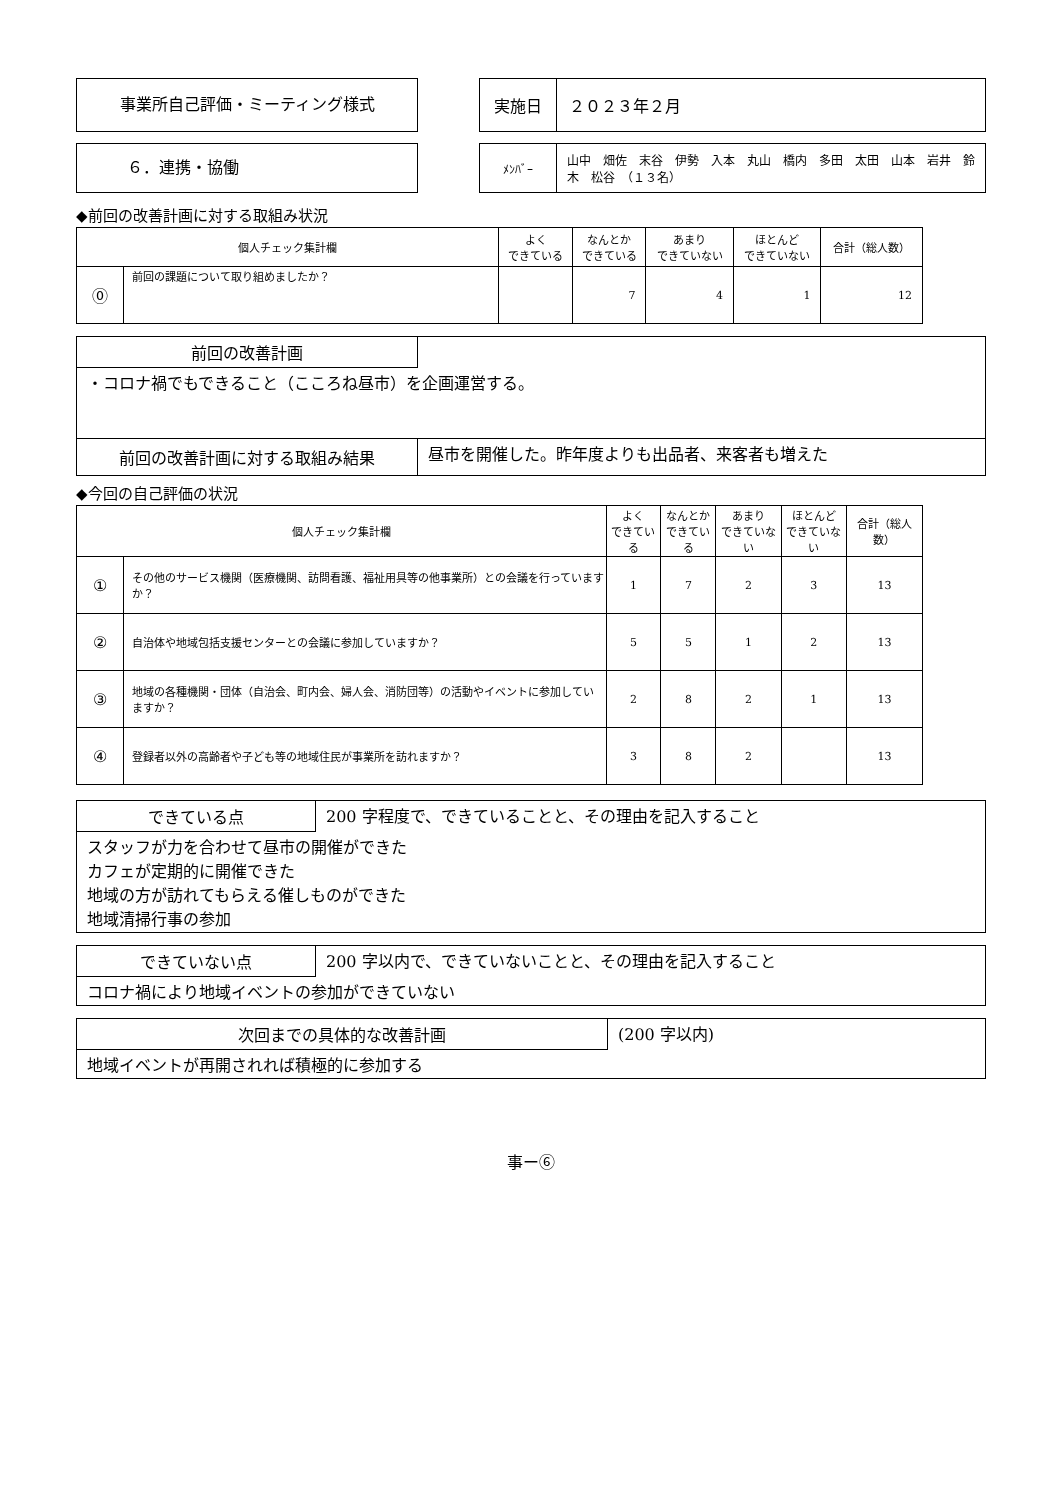事業所自己評価・ミーティング様式
| 実施日 | ２０２３年２月 |
６．連携・協働
| ﾒﾝﾊﾞｰ | 山中 畑佐 末谷 伊勢 入本 丸山 橋内 多田 太田 山本 岩井 鈴木 松谷 （１３名） |
◆前回の改善計画に対する取組み状況
| 個人チェック集計欄 | | よく できている | なんとか できている | あまり できていない | ほとんど できていない | 合計（総人数） |
| --- | --- | --- | --- | --- | --- | --- |
| ⓪ | 前回の課題について取り組めましたか？ | | 7 | 4 | 1 | 12 |
前回の改善計画
・コロナ禍でもできること（こころね昼市）を企画運営する。
前回の改善計画に対する取組み結果
昼市を開催した。昨年度よりも出品者、来客者も増えた
◆今回の自己評価の状況
| 個人チェック集計欄 | | よく できている | なんとか できている | あまり できていない | ほとんど できていない | 合計（総人数） |
| --- | --- | --- | --- | --- | --- | --- |
| ① | その他のサービス機関（医療機関、訪問看護、福祉用具等の他事業所）との会議を行っていますか？ | 1 | 7 | 2 | 3 | 13 |
| ② | 自治体や地域包括支援センターとの会議に参加していますか？ | 5 | 5 | 1 | 2 | 13 |
| ③ | 地域の各種機関・団体（自治会、町内会、婦人会、消防団等）の活動やイベントに参加していますか？ | 2 | 8 | 2 | 1 | 13 |
| ④ | 登録者以外の高齢者や子ども等の地域住民が事業所を訪れますか？ | 3 | 8 | 2 | | 13 |
できている点 200 字程度で、できていることと、その理由を記入すること
スタッフが力を合わせて昼市の開催ができた
カフェが定期的に開催できた
地域の方が訪れてもらえる催しものができた
地域清掃行事の参加
できていない点 200 字以内で、できていないことと、その理由を記入すること
コロナ禍により地域イベントの参加ができていない
次回までの具体的な改善計画 (200 字以内)
地域イベントが再開されれば積極的に参加する
事ー⑥